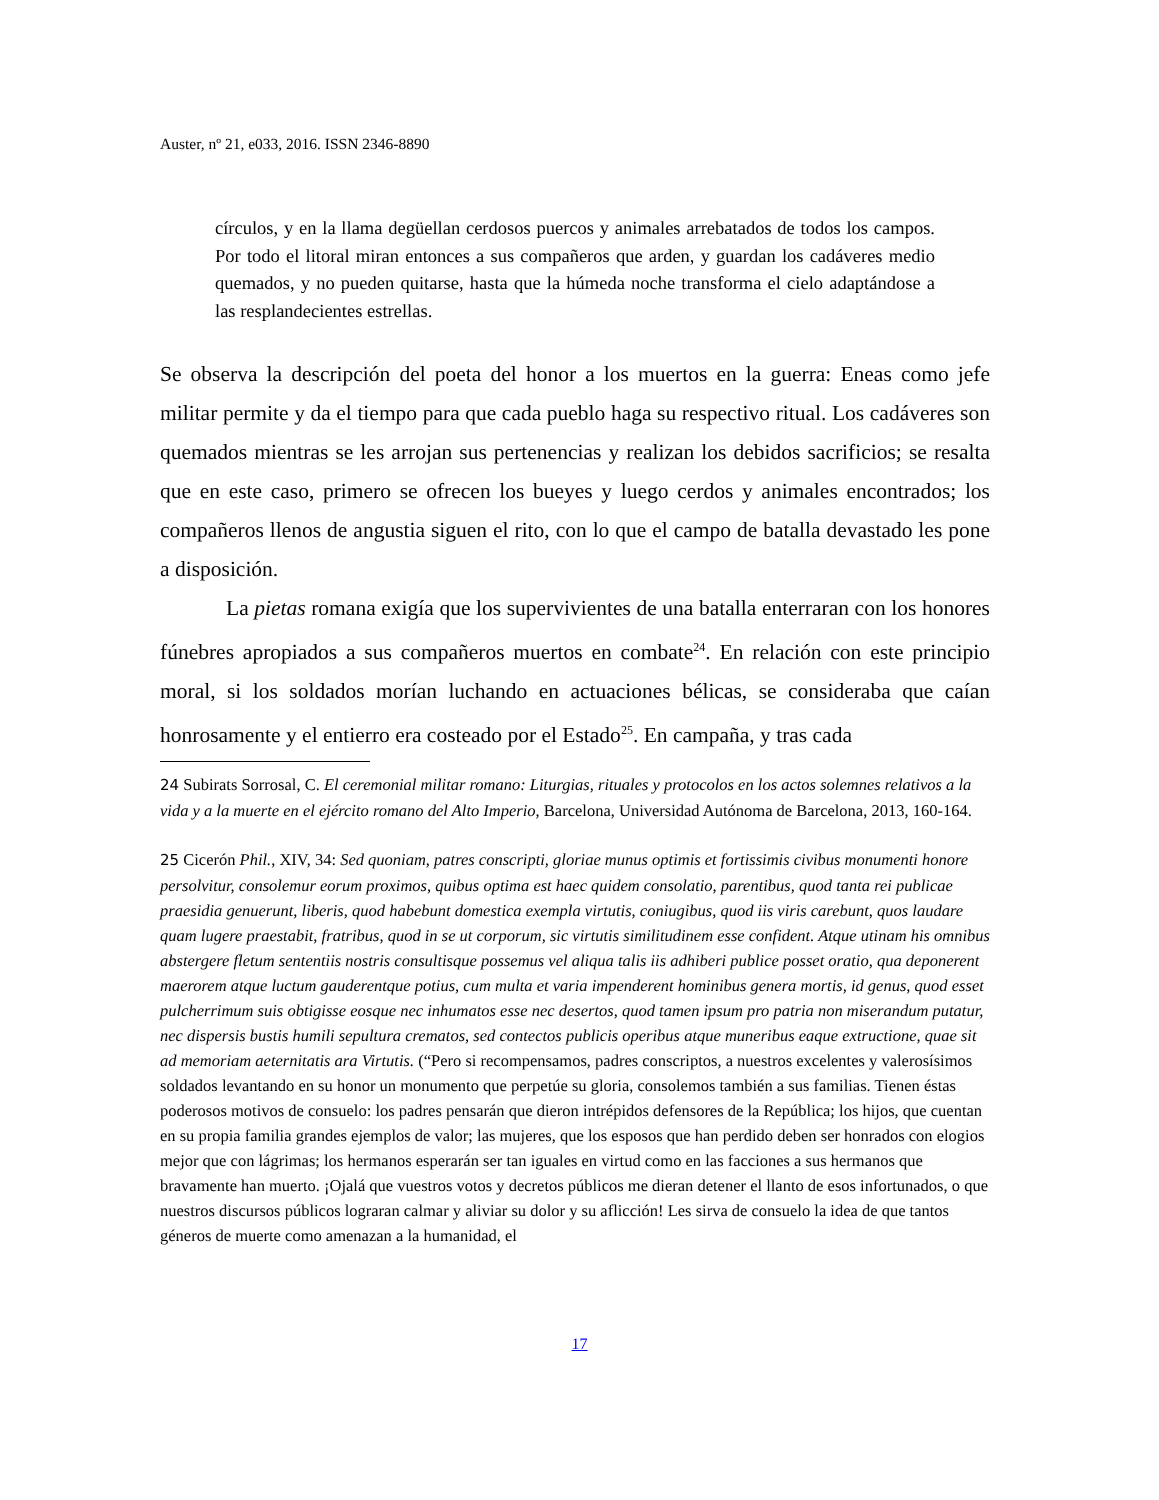Auster, nº 21, e033, 2016. ISSN 2346-8890
círculos, y en la llama degüellan cerdosos puercos y animales arrebatados de todos los campos. Por todo el litoral miran entonces a sus compañeros que arden, y guardan los cadáveres medio quemados, y no pueden quitarse, hasta que la húmeda noche transforma el cielo adaptándose a las resplandecientes estrellas.
Se observa la descripción del poeta del honor a los muertos en la guerra: Eneas como jefe militar permite y da el tiempo para que cada pueblo haga su respectivo ritual. Los cadáveres son quemados mientras se les arrojan sus pertenencias y realizan los debidos sacrificios; se resalta que en este caso, primero se ofrecen los bueyes y luego cerdos y animales encontrados; los compañeros llenos de angustia siguen el rito, con lo que el campo de batalla devastado les pone a disposición.
La pietas romana exigía que los supervivientes de una batalla enterraran con los honores fúnebres apropiados a sus compañeros muertos en combate<sup>24</sup>. En relación con este principio moral, si los soldados morían luchando en actuaciones bélicas, se consideraba que caían honrosamente y el entierro era costeado por el Estado<sup>25</sup>. En campaña, y tras cada
24 Subirats Sorrosal, C. El ceremonial militar romano: Liturgias, rituales y protocolos en los actos solemnes relativos a la vida y a la muerte en el ejército romano del Alto Imperio, Barcelona, Universidad Autónoma de Barcelona, 2013, 160-164.
25 Cicerón Phil., XIV, 34: Sed quoniam, patres conscripti, gloriae munus optimis et fortissimis civibus monumenti honore persolvitur, consolemur eorum proximos, quibus optima est haec quidem consolatio, parentibus, quod tanta rei publicae praesidia genuerunt, liberis, quod habebunt domestica exempla virtutis, coniugibus, quod iis viris carebunt, quos laudare quam lugere praestabit, fratribus, quod in se ut corporum, sic virtutis similitudinem esse confident. Atque utinam his omnibus abstergere fletum sententiis nostris consultisque possemus vel aliqua talis iis adhiberi publice posset oratio, qua deponerent maerorem atque luctum gauderentque potius, cum multa et varia impenderent hominibus genera mortis, id genus, quod esset pulcherrimum suis obtigisse eosque nec inhumatos esse nec desertos, quod tamen ipsum pro patria non miserandum putatur, nec dispersis bustis humili sepultura crematos, sed contectos publicis operibus atque muneribus eaque extructione, quae sit ad memoriam aeternitatis ara Virtutis. (“Pero si recompensamos, padres conscriptos, a nuestros excelentes y valerosísimos soldados levantando en su honor un monumento que perpetúe su gloria, consolemos también a sus familias. Tienen éstas poderosos motivos de consuelo: los padres pensarán que dieron intrépidos defensores de la República; los hijos, que cuentan en su propia familia grandes ejemplos de valor; las mujeres, que los esposos que han perdido deben ser honrados con elogios mejor que con lágrimas; los hermanos esperarán ser tan iguales en virtud como en las facciones a sus hermanos que bravamente han muerto. ¡Ojalá que vuestros votos y decretos públicos me dieran detener el llanto de esos infortunados, o que nuestros discursos públicos lograran calmar y aliviar su dolor y su aflicción! Les sirva de consuelo la idea de que tantos géneros de muerte como amenazan a la humanidad, el
17